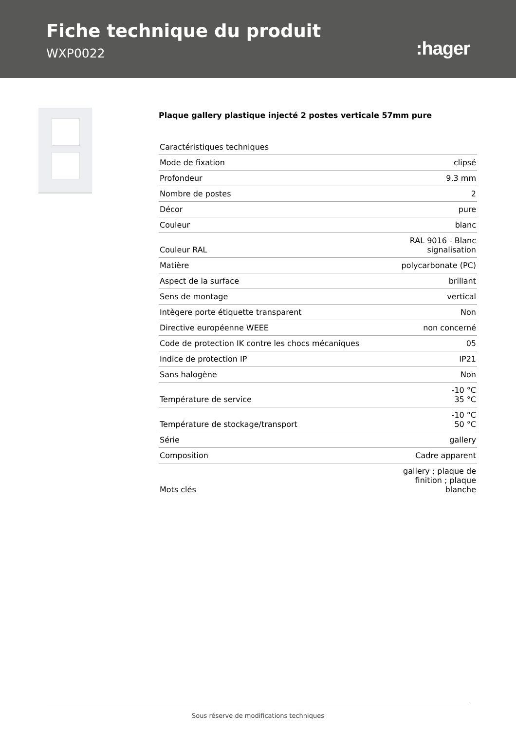Fiche technique du produit
WXP0022
:hager
Plaque gallery plastique injecté 2 postes verticale 57mm pure
| Caractéristiques techniques | |
| Mode de fixation | clipsé |
| Profondeur | 9.3 mm |
| Nombre de postes | 2 |
| Décor | pure |
| Couleur | blanc |
| Couleur RAL | RAL 9016 - Blanc signalisation |
| Matière | polycarbonate (PC) |
| Aspect de la surface | brillant |
| Sens de montage | vertical |
| Intègere porte étiquette transparent | Non |
| Directive européenne WEEE | non concerné |
| Code de protection IK contre les chocs mécaniques | 05 |
| Indice de protection IP | IP21 |
| Sans halogène | Non |
| Température de service | -10 °C 35 °C |
| Température de stockage/transport | -10 °C 50 °C |
| Série | gallery |
| Composition | Cadre apparent |
| Mots clés | gallery ; plaque de finition ; plaque blanche |
Sous réserve de modifications techniques